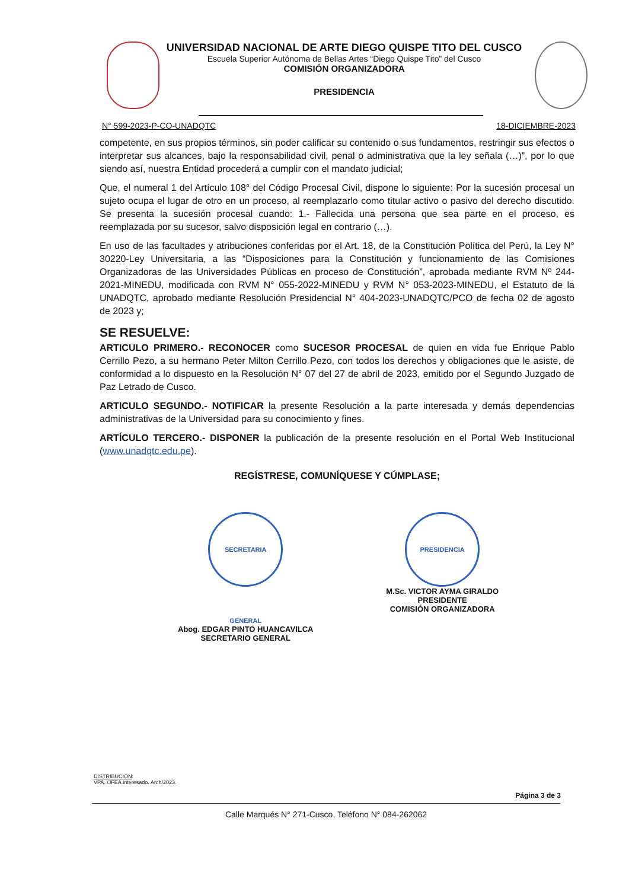UNIVERSIDAD NACIONAL DE ARTE DIEGO QUISPE TITO DEL CUSCO
Escuela Superior Autónoma de Bellas Artes “Diego Quispe Tito” del Cusco
COMISIÓN ORGANIZADORA
PRESIDENCIA
N° 599-2023-P-CO-UNADQTC 18-DICIEMBRE-2023
competente, en sus propios términos, sin poder calificar su contenido o sus fundamentos, restringir sus efectos o interpretar sus alcances, bajo la responsabilidad civil, penal o administrativa que la ley señala (…)”, por lo que siendo así, nuestra Entidad procederá a cumplir con el mandato judicial;
Que, el numeral 1 del Artículo 108° del Código Procesal Civil, dispone lo siguiente: Por la sucesión procesal un sujeto ocupa el lugar de otro en un proceso, al reemplazarlo como titular activo o pasivo del derecho discutido. Se presenta la sucesión procesal cuando: 1.- Fallecida una persona que sea parte en el proceso, es reemplazada por su sucesor, salvo disposición legal en contrario (…).
En uso de las facultades y atribuciones conferidas por el Art. 18, de la Constitución Política del Perú, la Ley N° 30220-Ley Universitaria, a las “Disposiciones para la Constitución y funcionamiento de las Comisiones Organizadoras de las Universidades Públicas en proceso de Constitución”, aprobada mediante RVM Nº 244-2021-MINEDU, modificada con RVM N° 055-2022-MINEDU y RVM N° 053-2023-MINEDU, el Estatuto de la UNADQTC, aprobado mediante Resolución Presidencial N° 404-2023-UNADQTC/PCO de fecha 02 de agosto de 2023 y;
SE RESUELVE:
ARTICULO PRIMERO.- RECONOCER como SUCESOR PROCESAL de quien en vida fue Enrique Pablo Cerrillo Pezo, a su hermano Peter Milton Cerrillo Pezo, con todos los derechos y obligaciones que le asiste, de conformidad a lo dispuesto en la Resolución N° 07 del 27 de abril de 2023, emitido por el Segundo Juzgado de Paz Letrado de Cusco.
ARTICULO SEGUNDO.- NOTIFICAR la presente Resolución a la parte interesada y demás dependencias administrativas de la Universidad para su conocimiento y fines.
ARTÍCULO TERCERO.- DISPONER la publicación de la presente resolución en el Portal Web Institucional (www.unadqtc.edu.pe).
REGÍSTRESE, COMUNÍQUESE Y CÚMPLASE;
SECRETARIA GENERAL
Abog. EDGAR PINTO HUANCAVILCA
SECRETARIO GENERAL
PRESIDENCIA
M.Sc. VICTOR AYMA GIRALDO
PRESIDENTE
COMISIÓN ORGANIZADORA
DISTRIBUCIÓN:
VPA. /JFEA.interesado. Arch/2023.
Página 3 de 3
Calle Marqués N° 271-Cusco, Teléfono N° 084-262062